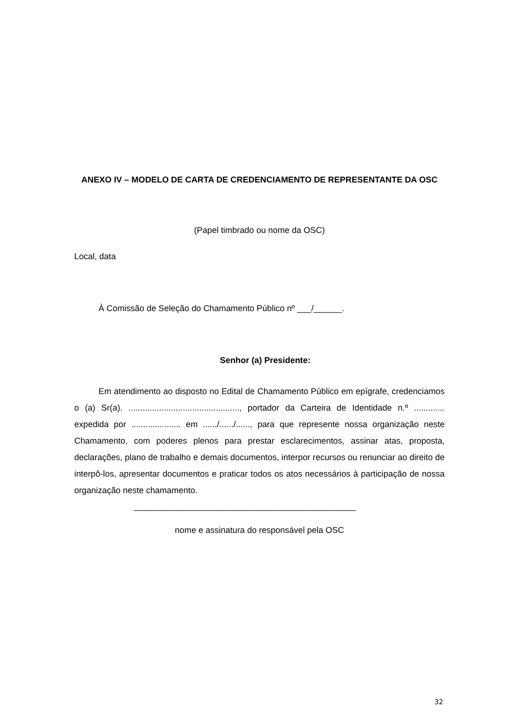ANEXO IV – MODELO DE CARTA DE CREDENCIAMENTO DE REPRESENTANTE DA OSC
(Papel timbrado ou nome da OSC)
Local, data
À Comissão de Seleção do Chamamento Público nº ___/______.
Senhor (a) Presidente:
Em atendimento ao disposto no Edital de Chamamento Público em epígrafe, credenciamos o (a) Sr(a). ..............................................., portador da Carteira de Identidade n.º ............. expedida por ..................... em ....../....../......, para que represente nossa organização neste Chamamento, com poderes plenos para prestar esclarecimentos, assinar atas, proposta, declarações, plano de trabalho e demais documentos, interpor recursos ou renunciar ao direito de interpô-los, apresentar documentos e praticar todos os atos necessários à participação de nossa organização neste chamamento.
_______________________________________________
nome e assinatura do responsável pela OSC
32